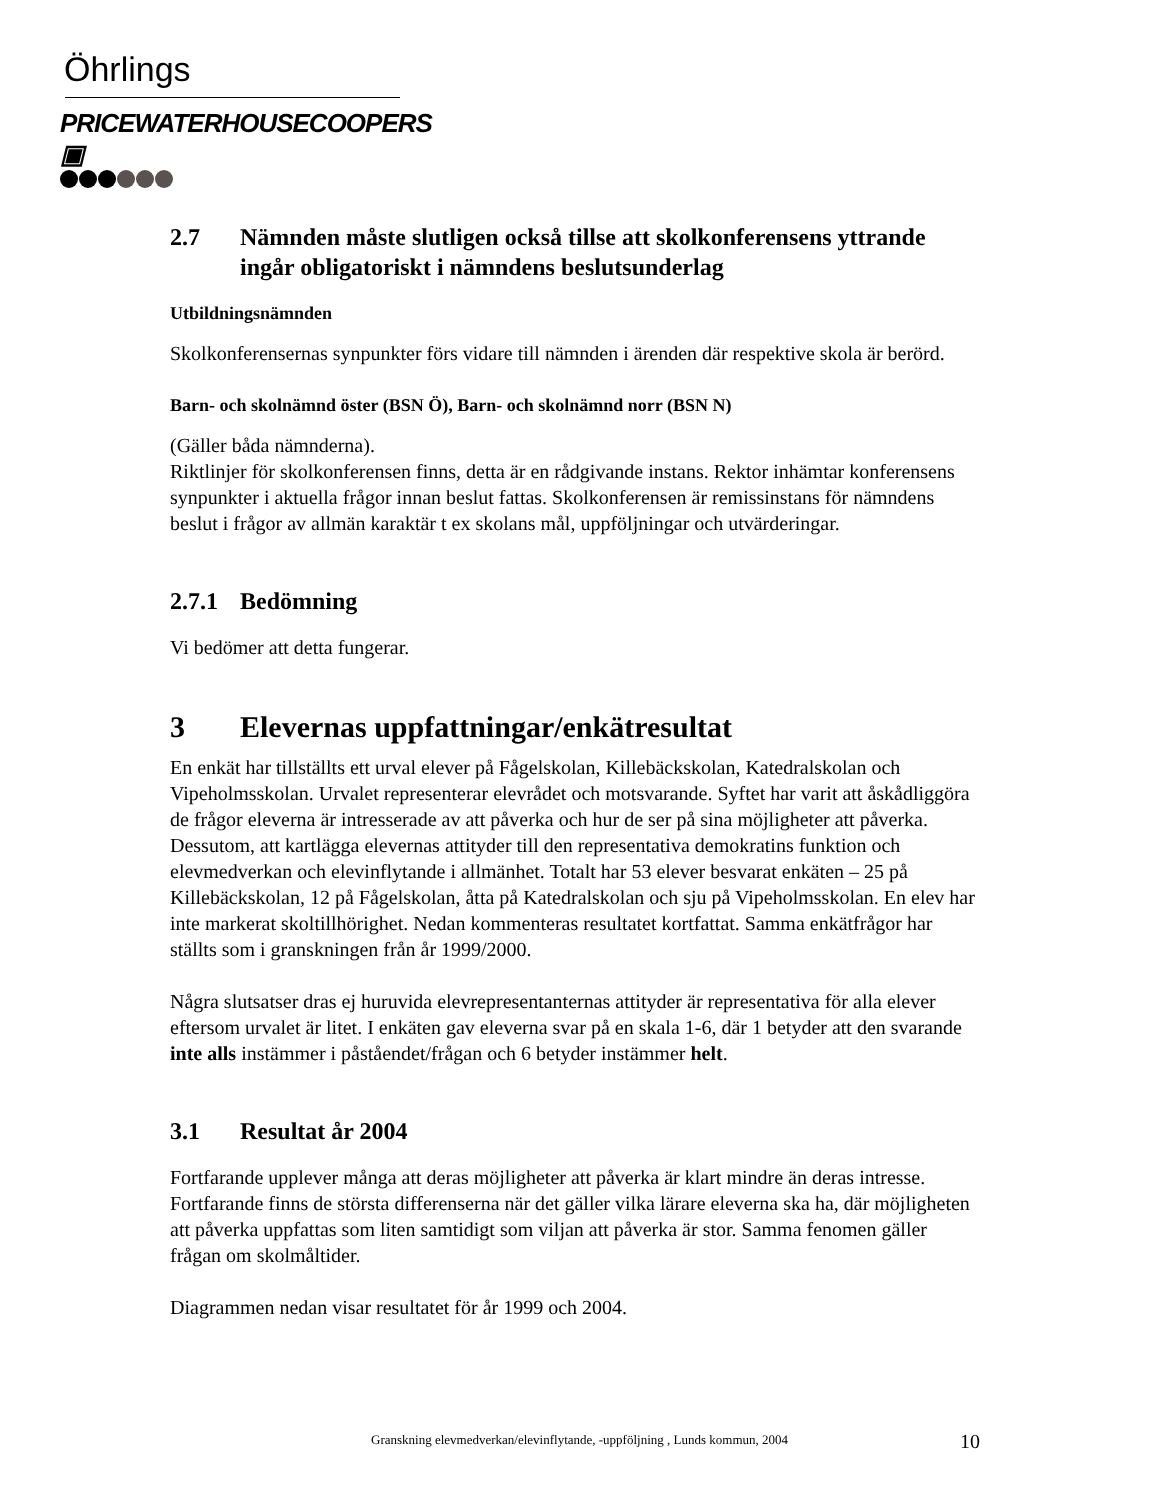Öhrlings
PRICEWATERHOUSECOOPERS ▣
2.7 Nämnden måste slutligen också tillse att skolkonferensens yttrande ingår obligatoriskt i nämndens beslutsunderlag
Utbildningsnämnden
Skolkonferensernas synpunkter förs vidare till nämnden i ärenden där respektive skola är berörd.
Barn- och skolnämnd öster (BSN Ö), Barn- och skolnämnd norr (BSN N)
(Gäller båda nämnderna).
Riktlinjer för skolkonferensen finns, detta är en rådgivande instans. Rektor inhämtar konferensens synpunkter i aktuella frågor innan beslut fattas. Skolkonferensen är remissinstans för nämndens beslut i frågor av allmän karaktär t ex skolans mål, uppföljningar och utvärderingar.
2.7.1 Bedömning
Vi bedömer att detta fungerar.
3 Elevernas uppfattningar/enkätresultat
En enkät har tillställts ett urval elever på Fågelskolan, Killebäckskolan, Katedralskolan och Vipeholmsskolan. Urvalet representerar elevrådet och motsvarande. Syftet har varit att åskådliggöra de frågor eleverna är intresserade av att påverka och hur de ser på sina möjligheter att påverka. Dessutom, att kartlägga elevernas attityder till den representativa demokratins funktion och elevmedverkan och elevinflytande i allmänhet. Totalt har 53 elever besvarat enkäten – 25 på Killebäckskolan, 12 på Fågelskolan, åtta på Katedralskolan och sju på Vipeholmsskolan. En elev har inte markerat skoltillhörighet. Nedan kommenteras resultatet kortfattat. Samma enkätfrågor har ställts som i granskningen från år 1999/2000.
Några slutsatser dras ej huruvida elevrepresentanternas attityder är representativa för alla elever eftersom urvalet är litet. I enkäten gav eleverna svar på en skala 1-6, där 1 betyder att den svarande inte alls instämmer i påståendet/frågan och 6 betyder instämmer helt.
3.1 Resultat år 2004
Fortfarande upplever många att deras möjligheter att påverka är klart mindre än deras intresse. Fortfarande finns de största differenserna när det gäller vilka lärare eleverna ska ha, där möjligheten att påverka uppfattas som liten samtidigt som viljan att påverka är stor. Samma fenomen gäller frågan om skolmåltider.
Diagrammen nedan visar resultatet för år 1999 och 2004.
Granskning elevmedverkan/elevinflytande, -uppföljning , Lunds kommun, 2004 10